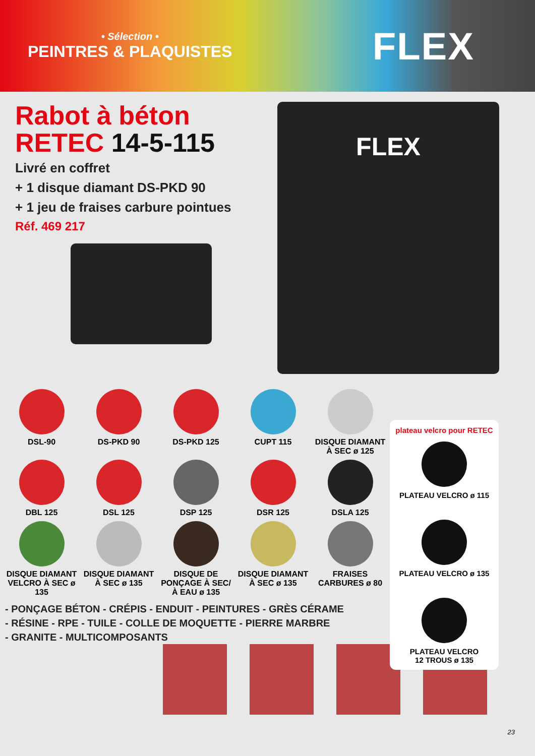• Sélection •
PEINTRES & PLAQUISTES
FLEX
Rabot à béton
RETEC 14-5-115
Livré en coffret
+ 1 disque diamant DS-PKD 90
+ 1 jeu de fraises carbure pointues
Réf. 469 217
FLEX
DSL-90
DS-PKD 90
DS-PKD 125
CUPT 115
DISQUE DIAMANT À SEC ø 125
DBL 125
DSL 125
DSP 125
DSR 125
DSLA 125
DISQUE DIAMANT VELCRO À SEC ø 135
DISQUE DIAMANT À SEC ø 135
DISQUE DE PONÇAGE À SEC/ À EAU ø 135
DISQUE DIAMANT À SEC ø 135
FRAISES CARBURES ø 80
- PONÇAGE BÉTON - CRÉPIS - ENDUIT - PEINTURES - GRÈS CÉRAME
- RÉSINE - RPE - TUILE - COLLE DE MOQUETTE - PIERRE MARBRE
- GRANITE - MULTICOMPOSANTS
plateau velcro pour RETEC
PLATEAU VELCRO ø 115
PLATEAU VELCRO ø 135
PLATEAU VELCRO
12 TROUS ø 135
23